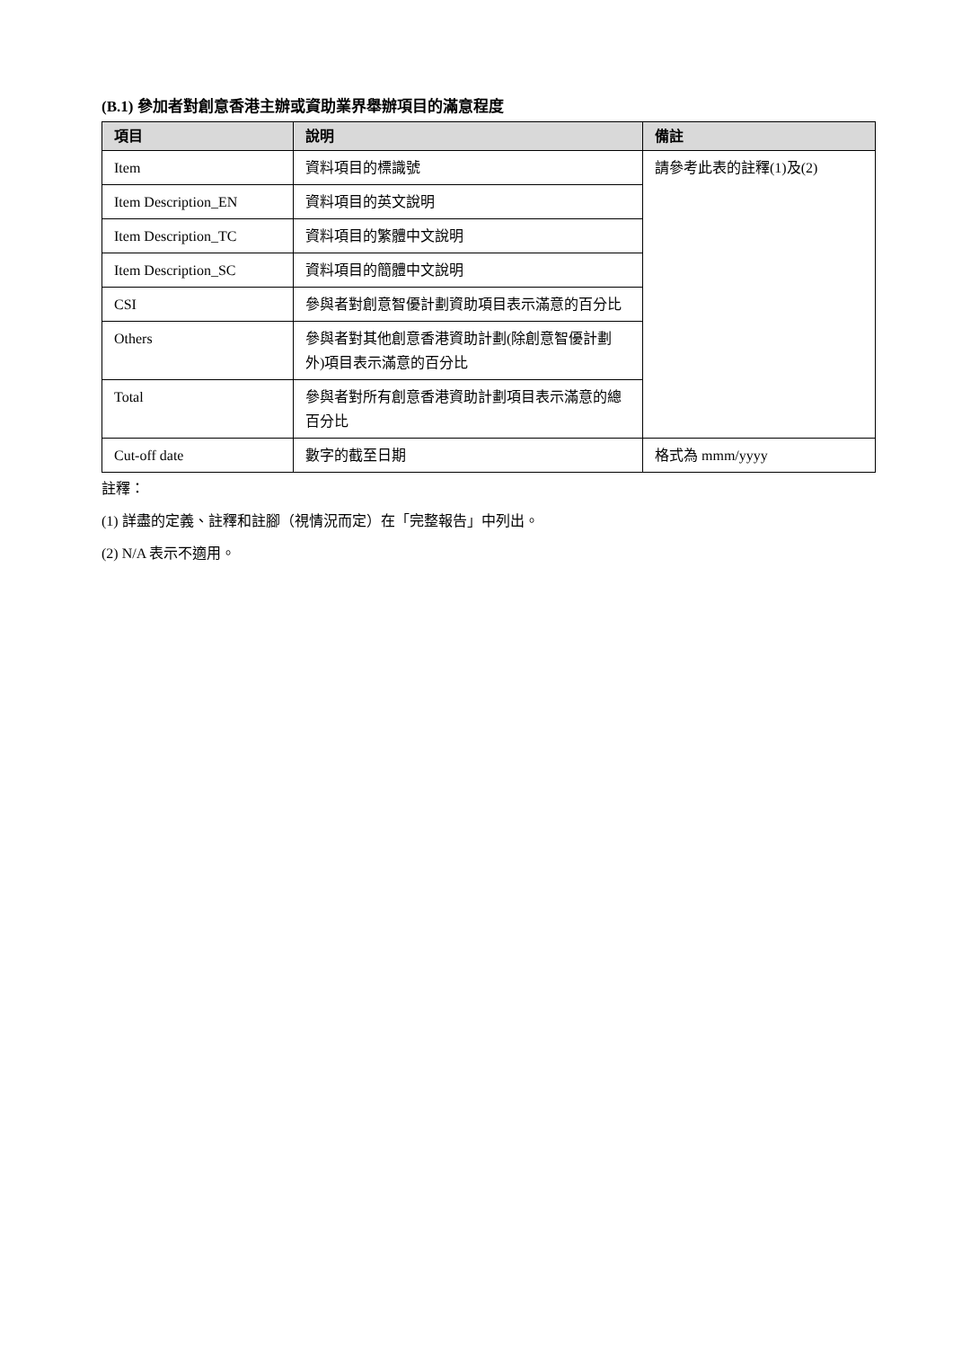(B.1) 參加者對創意香港主辦或資助業界舉辦項目的滿意程度
| 項目 | 說明 | 備註 |
| --- | --- | --- |
| Item | 資料項目的標識號 | 請參考此表的註釋(1)及(2) |
| Item Description_EN | 資料項目的英文說明 | |
| Item Description_TC | 資料項目的繁體中文說明 | |
| Item Description_SC | 資料項目的簡體中文說明 | |
| CSI | 參與者對創意智優計劃資助項目表示滿意的百分比 | |
| Others | 參與者對其他創意香港資助計劃(除創意智優計劃外)項目表示滿意的百分比 | |
| Total | 參與者對所有創意香港資助計劃項目表示滿意的總百分比 | |
| Cut-off date | 數字的截至日期 | 格式為 mmm/yyyy |
註釋：
(1) 詳盡的定義、註釋和註腳（視情況而定）在「完整報告」中列出。
(2) N/A 表示不適用。